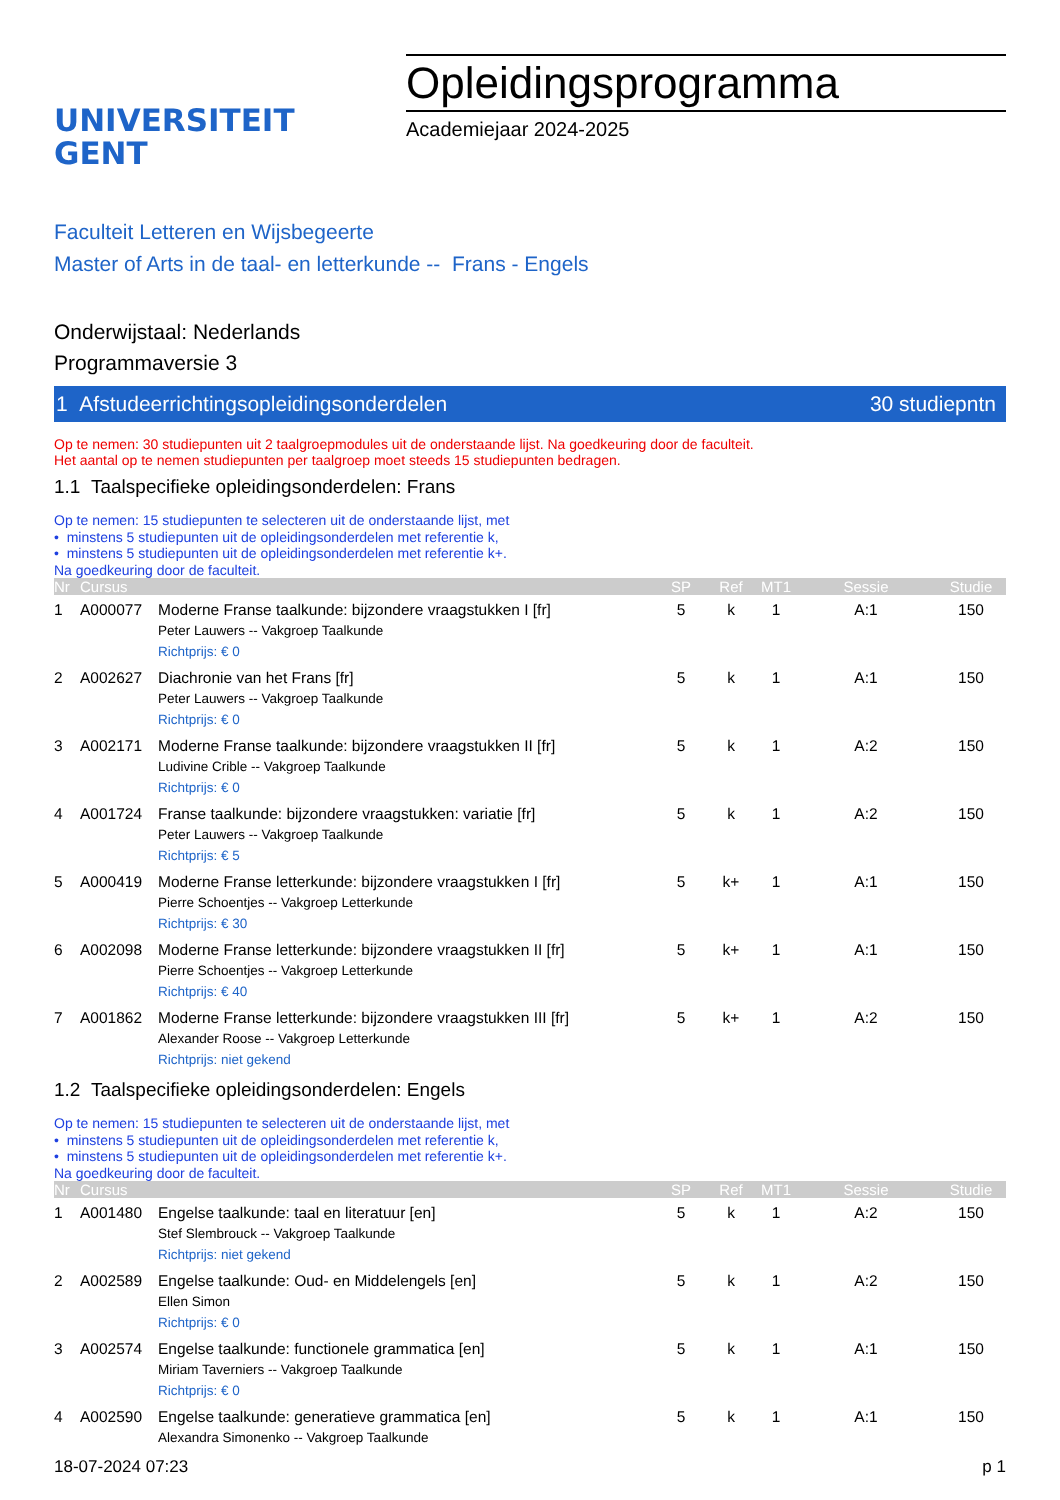UNIVERSITEIT
GENT
Opleidingsprogramma
Academiejaar 2024-2025
Faculteit Letteren en Wijsbegeerte
Master of Arts in de taal- en letterkunde -- Frans - Engels
Onderwijstaal: Nederlands
Programmaversie 3
1 Afstudeerrichtingsopleidingsonderdelen 30 studiepntn
Op te nemen: 30 studiepunten uit 2 taalgroepmodules uit de onderstaande lijst. Na goedkeuring door de faculteit.
Het aantal op te nemen studiepunten per taalgroep moet steeds 15 studiepunten bedragen.
1.1 Taalspecifieke opleidingsonderdelen: Frans
Op te nemen: 15 studiepunten te selecteren uit de onderstaande lijst, met
• minstens 5 studiepunten uit de opleidingsonderdelen met referentie k,
• minstens 5 studiepunten uit de opleidingsonderdelen met referentie k+.
Na goedkeuring door de faculteit.
| Nr | Cursus | | SP | Ref | MT1 | Sessie | Studie |
| --- | --- | --- | --- | --- | --- | --- | --- |
| 1 | A000077 | Moderne Franse taalkunde: bijzondere vraagstukken I [fr] Peter Lauwers -- Vakgroep Taalkunde Richtprijs: € 0 | 5 | k | 1 | A:1 | 150 |
| 2 | A002627 | Diachronie van het Frans [fr] Peter Lauwers -- Vakgroep Taalkunde Richtprijs: € 0 | 5 | k | 1 | A:1 | 150 |
| 3 | A002171 | Moderne Franse taalkunde: bijzondere vraagstukken II [fr] Ludivine Crible -- Vakgroep Taalkunde Richtprijs: € 0 | 5 | k | 1 | A:2 | 150 |
| 4 | A001724 | Franse taalkunde: bijzondere vraagstukken: variatie [fr] Peter Lauwers -- Vakgroep Taalkunde Richtprijs: € 5 | 5 | k | 1 | A:2 | 150 |
| 5 | A000419 | Moderne Franse letterkunde: bijzondere vraagstukken I [fr] Pierre Schoentjes -- Vakgroep Letterkunde Richtprijs: € 30 | 5 | k+ | 1 | A:1 | 150 |
| 6 | A002098 | Moderne Franse letterkunde: bijzondere vraagstukken II [fr] Pierre Schoentjes -- Vakgroep Letterkunde Richtprijs: € 40 | 5 | k+ | 1 | A:1 | 150 |
| 7 | A001862 | Moderne Franse letterkunde: bijzondere vraagstukken III [fr] Alexander Roose -- Vakgroep Letterkunde Richtprijs: niet gekend | 5 | k+ | 1 | A:2 | 150 |
1.2 Taalspecifieke opleidingsonderdelen: Engels
Op te nemen: 15 studiepunten te selecteren uit de onderstaande lijst, met
• minstens 5 studiepunten uit de opleidingsonderdelen met referentie k,
• minstens 5 studiepunten uit de opleidingsonderdelen met referentie k+.
Na goedkeuring door de faculteit.
| Nr | Cursus | | SP | Ref | MT1 | Sessie | Studie |
| --- | --- | --- | --- | --- | --- | --- | --- |
| 1 | A001480 | Engelse taalkunde: taal en literatuur [en] Stef Slembrouck -- Vakgroep Taalkunde Richtprijs: niet gekend | 5 | k | 1 | A:2 | 150 |
| 2 | A002589 | Engelse taalkunde: Oud- en Middelengels [en] Ellen Simon Richtprijs: € 0 | 5 | k | 1 | A:2 | 150 |
| 3 | A002574 | Engelse taalkunde: functionele grammatica [en] Miriam Taverniers -- Vakgroep Taalkunde Richtprijs: € 0 | 5 | k | 1 | A:1 | 150 |
| 4 | A002590 | Engelse taalkunde: generatieve grammatica [en] Alexandra Simonenko -- Vakgroep Taalkunde | 5 | k | 1 | A:1 | 150 |
18-07-2024 07:23 p 1